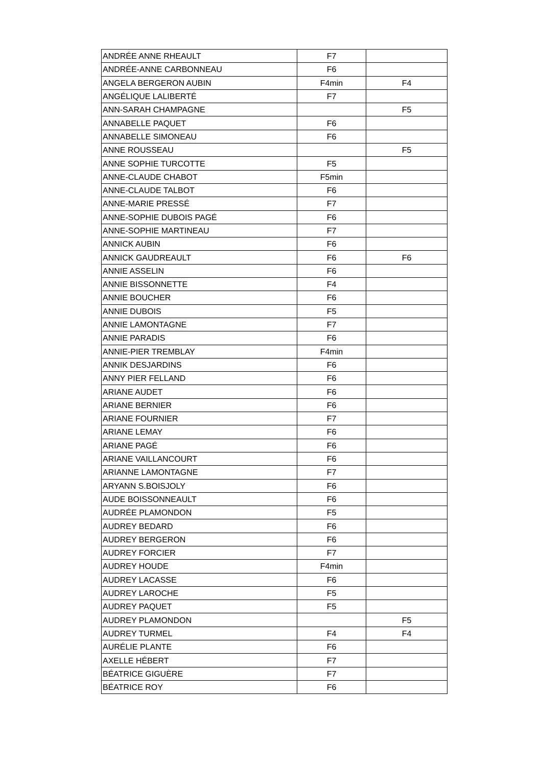| ANDRÉE ANNE RHEAULT | F7 | |
| ANDRÉE-ANNE CARBONNEAU | F6 | |
| ANGELA BERGERON AUBIN | F4min | F4 |
| ANGÉLIQUE LALIBERTÉ | F7 | |
| ANN-SARAH CHAMPAGNE | | F5 |
| ANNABELLE PAQUET | F6 | |
| ANNABELLE SIMONEAU | F6 | |
| ANNE ROUSSEAU | | F5 |
| ANNE SOPHIE TURCOTTE | F5 | |
| ANNE-CLAUDE CHABOT | F5min | |
| ANNE-CLAUDE TALBOT | F6 | |
| ANNE-MARIE PRESSÉ | F7 | |
| ANNE-SOPHIE DUBOIS PAGÉ | F6 | |
| ANNE-SOPHIE MARTINEAU | F7 | |
| ANNICK AUBIN | F6 | |
| ANNICK GAUDREAULT | F6 | F6 |
| ANNIE ASSELIN | F6 | |
| ANNIE BISSONNETTE | F4 | |
| ANNIE BOUCHER | F6 | |
| ANNIE DUBOIS | F5 | |
| ANNIE LAMONTAGNE | F7 | |
| ANNIE PARADIS | F6 | |
| ANNIE-PIER TREMBLAY | F4min | |
| ANNIK DESJARDINS | F6 | |
| ANNY PIER FELLAND | F6 | |
| ARIANE AUDET | F6 | |
| ARIANE BERNIER | F6 | |
| ARIANE FOURNIER | F7 | |
| ARIANE LEMAY | F6 | |
| ARIANE PAGÉ | F6 | |
| ARIANE VAILLANCOURT | F6 | |
| ARIANNE LAMONTAGNE | F7 | |
| ARYANN S.BOISJOLY | F6 | |
| AUDE BOISSONNEAULT | F6 | |
| AUDRÉE PLAMONDON | F5 | |
| AUDREY BEDARD | F6 | |
| AUDREY BERGERON | F6 | |
| AUDREY FORCIER | F7 | |
| AUDREY HOUDE | F4min | |
| AUDREY LACASSE | F6 | |
| AUDREY LAROCHE | F5 | |
| AUDREY PAQUET | F5 | |
| AUDREY PLAMONDON | | F5 |
| AUDREY TURMEL | F4 | F4 |
| AURÉLIE PLANTE | F6 | |
| AXELLE HÉBERT | F7 | |
| BÉATRICE GIGUÈRE | F7 | |
| BÉATRICE ROY | F6 | |